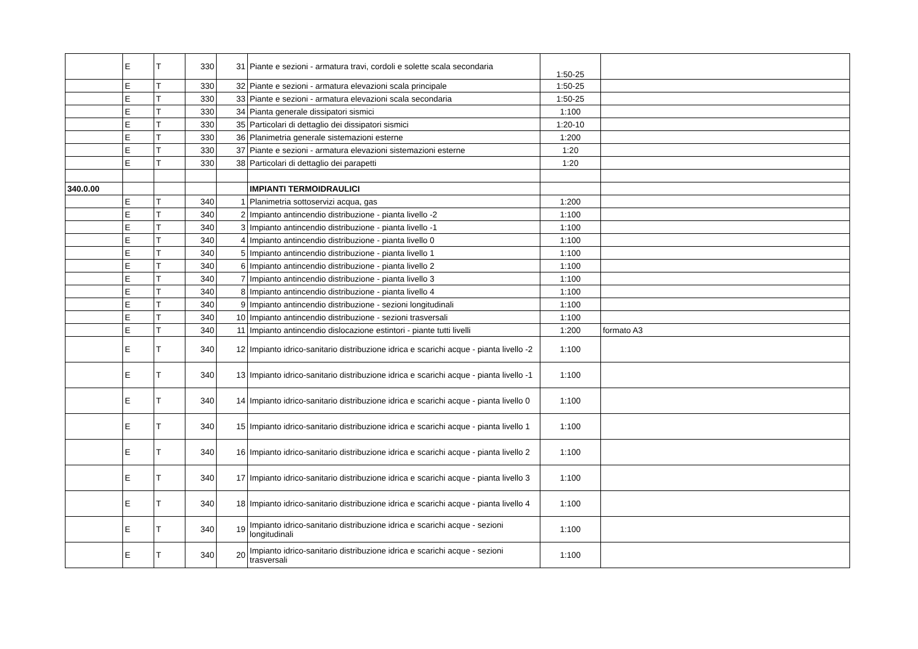| | E | T | 330 | 31 | Piante e sezioni - armatura travi, cordoli e solette scala secondaria | 1:50-25 | |
| | E | T | 330 | 32 | Piante e sezioni - armatura elevazioni scala principale | 1:50-25 | |
| | E | T | 330 | 33 | Piante e sezioni - armatura elevazioni scala secondaria | 1:50-25 | |
| | E | T | 330 | 34 | Pianta generale dissipatori sismici | 1:100 | |
| | E | T | 330 | 35 | Particolari di dettaglio dei dissipatori sismici | 1:20-10 | |
| | E | T | 330 | 36 | Planimetria generale sistemazioni esterne | 1:200 | |
| | E | T | 330 | 37 | Piante e sezioni - armatura elevazioni sistemazioni esterne | 1:20 | |
| | E | T | 330 | 38 | Particolari di dettaglio dei parapetti | 1:20 | |
| 340.0.00 | | | | | IMPIANTI TERMOIDRAULICI | | |
| | E | T | 340 | 1 | Planimetria sottoservizi acqua, gas | 1:200 | |
| | E | T | 340 | 2 | Impianto antincendio distribuzione - pianta livello -2 | 1:100 | |
| | E | T | 340 | 3 | Impianto antincendio distribuzione - pianta livello -1 | 1:100 | |
| | E | T | 340 | 4 | Impianto antincendio distribuzione - pianta livello 0 | 1:100 | |
| | E | T | 340 | 5 | Impianto antincendio distribuzione - pianta livello 1 | 1:100 | |
| | E | T | 340 | 6 | Impianto antincendio distribuzione - pianta livello 2 | 1:100 | |
| | E | T | 340 | 7 | Impianto antincendio distribuzione - pianta livello 3 | 1:100 | |
| | E | T | 340 | 8 | Impianto antincendio distribuzione - pianta livello 4 | 1:100 | |
| | E | T | 340 | 9 | Impianto antincendio distribuzione - sezioni longitudinali | 1:100 | |
| | E | T | 340 | 10 | Impianto antincendio distribuzione - sezioni trasversali | 1:100 | |
| | E | T | 340 | 11 | Impianto antincendio dislocazione estintori - piante tutti livelli | 1:200 | formato A3 |
| | E | T | 340 | 12 | Impianto idrico-sanitario distribuzione idrica e scarichi acque - pianta livello -2 | 1:100 | |
| | E | T | 340 | 13 | Impianto idrico-sanitario distribuzione idrica e scarichi acque - pianta livello -1 | 1:100 | |
| | E | T | 340 | 14 | Impianto idrico-sanitario distribuzione idrica e scarichi acque - pianta livello 0 | 1:100 | |
| | E | T | 340 | 15 | Impianto idrico-sanitario distribuzione idrica e scarichi acque - pianta livello 1 | 1:100 | |
| | E | T | 340 | 16 | Impianto idrico-sanitario distribuzione idrica e scarichi acque - pianta livello 2 | 1:100 | |
| | E | T | 340 | 17 | Impianto idrico-sanitario distribuzione idrica e scarichi acque - pianta livello 3 | 1:100 | |
| | E | T | 340 | 18 | Impianto idrico-sanitario distribuzione idrica e scarichi acque - pianta livello 4 | 1:100 | |
| | E | T | 340 | 19 | Impianto idrico-sanitario distribuzione idrica e scarichi acque - sezioni longitudinali | 1:100 | |
| | E | T | 340 | 20 | Impianto idrico-sanitario distribuzione idrica e scarichi acque - sezioni trasversali | 1:100 | |